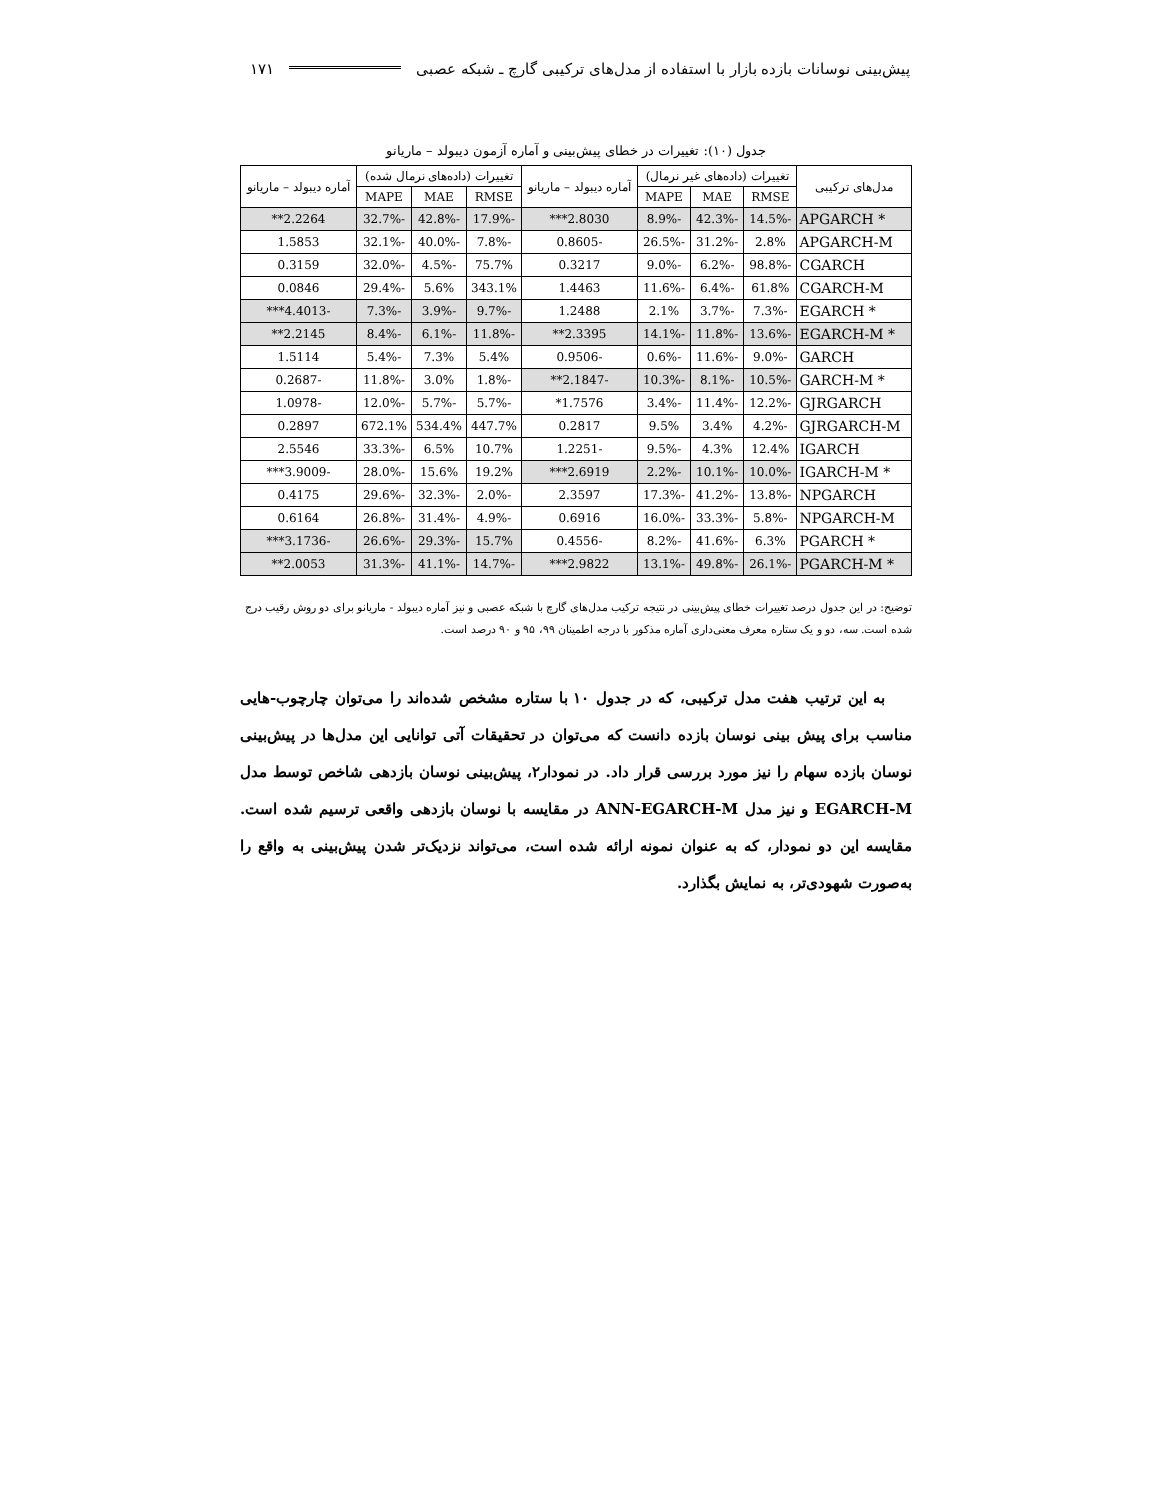پیش‌بینی نوسانات بازده بازار با استفاده از مدل‌های ترکیبی گارچ ـ شبکه عصبی ۱۷۱
جدول (۱۰): تغییرات در خطای پیش‌بینی و آماره آزمون دیبولد – ماریانو
| مدل‌های ترکیبی | تغییرات (داده‌های غیر نرمال) | | | آماره دیبولد – ماریانو | تغییرات (داده‌های نرمال شده) | | | آماره دیبولد – ماریانو |
| --- | --- | --- | --- | --- | --- | --- | --- | --- |
| | RMSE | MAE | MAPE | | RMSE | MAE | MAPE | |
| APGARCH * | -14.5% | -42.3% | -8.9% | 2.8030*** | -17.9% | -42.8% | -32.7% | 2.2264** |
| APGARCH-M | 2.8% | -31.2% | -26.5% | -0.8605 | -7.8% | -40.0% | -32.1% | 1.5853 |
| CGARCH | -98.8% | -6.2% | -9.0% | 0.3217 | 75.7% | -4.5% | -32.0% | 0.3159 |
| CGARCH-M | 61.8% | -6.4% | -11.6% | 1.4463 | 343.1% | 5.6% | -29.4% | 0.0846 |
| EGARCH * | -7.3% | -3.7% | 2.1% | 1.2488 | -9.7% | -3.9% | -7.3% | -4.4013*** |
| EGARCH-M * | -13.6% | -11.8% | -14.1% | 2.3395** | -11.8% | -6.1% | -8.4% | 2.2145** |
| GARCH | -9.0% | -11.6% | -0.6% | -0.9506 | 5.4% | 7.3% | -5.4% | 1.5114 |
| GARCH-M * | -10.5% | -8.1% | -10.3% | -2.1847** | -1.8% | 3.0% | -11.8% | -0.2687 |
| GJRGARCH | -12.2% | -11.4% | -3.4% | 1.7576* | -5.7% | -5.7% | -12.0% | -1.0978 |
| GJRGARCH-M | -4.2% | 3.4% | 9.5% | 0.2817 | 447.7% | 534.4% | 672.1% | 0.2897 |
| IGARCH | 12.4% | 4.3% | -9.5% | -1.2251 | 10.7% | 6.5% | -33.3% | 2.5546 |
| IGARCH-M * | -10.0% | -10.1% | -2.2% | 2.6919*** | 19.2% | 15.6% | -28.0% | -3.9009*** |
| NPGARCH | -13.8% | -41.2% | -17.3% | 2.3597 | -2.0% | -32.3% | -29.6% | 0.4175 |
| NPGARCH-M | -5.8% | -33.3% | -16.0% | 0.6916 | -4.9% | -31.4% | -26.8% | 0.6164 |
| PGARCH * | 6.3% | -41.6% | -8.2% | -0.4556 | 15.7% | -29.3% | -26.6% | -3.1736*** |
| PGARCH-M * | -26.1% | -49.8% | -13.1% | 2.9822*** | -14.7% | -41.1% | -31.3% | 2.0053** |
توضیح: در این جدول درصد تغییرات خطای پیش‌بینی در نتیجه ترکیب مدل‌های گارچ با شبکه عصبی و نیز آماره دیبولد - ماریانو برای دو روش رقیب درج شده است. سه، دو و یک ستاره معرف معنی‌داری آماره مذکور با درجه اطمینان ۹۹، ۹۵ و ۹۰ درصد است.
به این ترتیب هفت مدل ترکیبی، که در جدول ۱۰ با ستاره مشخص شده‌اند را می‌توان چارچوب-هایی مناسب برای پیش بینی نوسان بازده دانست که می‌توان در تحقیقات آتی توانایی این مدل‌ها در پیش‌بینی نوسان بازده سهام را نیز مورد بررسی قرار داد. در نمودار۲، پیش‌بینی نوسان بازدهی شاخص توسط مدل EGARCH-M و نیز مدل ANN-EGARCH-M در مقایسه با نوسان بازدهی واقعی ترسیم شده است. مقایسه این دو نمودار، که به عنوان نمونه ارائه شده است، می‌تواند نزدیک‌تر شدن پیش‌بینی به واقع را به‌صورت شهودی‌تر، به نمایش بگذارد.